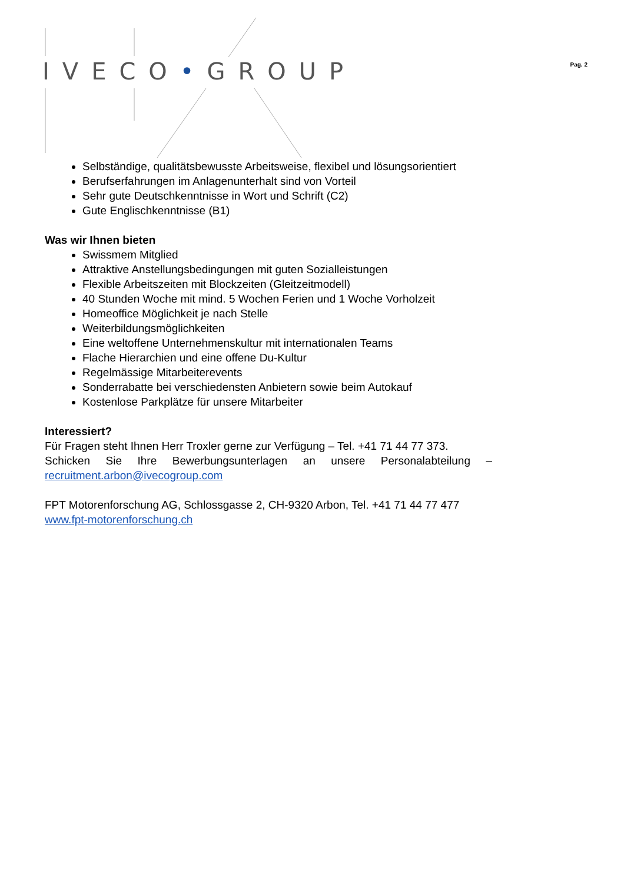IVECO•GROUP Pag. 2
Selbständige, qualitätsbewusste Arbeitsweise, flexibel und lösungsorientiert
Berufserfahrungen im Anlagenunterhalt sind von Vorteil
Sehr gute Deutschkenntnisse in Wort und Schrift (C2)
Gute Englischkenntnisse (B1)
Was wir Ihnen bieten
Swissmem Mitglied
Attraktive Anstellungsbedingungen mit guten Sozialleistungen
Flexible Arbeitszeiten mit Blockzeiten (Gleitzeitmodell)
40 Stunden Woche mit mind. 5 Wochen Ferien und 1 Woche Vorholzeit
Homeoffice Möglichkeit je nach Stelle
Weiterbildungsmöglichkeiten
Eine weltoffene Unternehmenskultur mit internationalen Teams
Flache Hierarchien und eine offene Du-Kultur
Regelmässige Mitarbeiterevents
Sonderrabatte bei verschiedensten Anbietern sowie beim Autokauf
Kostenlose Parkplätze für unsere Mitarbeiter
Interessiert?
Für Fragen steht Ihnen Herr Troxler gerne zur Verfügung – Tel. +41 71 44 77 373.
Schicken Sie Ihre Bewerbungsunterlagen an unsere Personalabteilung –
recruitment.arbon@ivecogroup.com
FPT Motorenforschung AG, Schlossgasse 2, CH-9320 Arbon, Tel. +41 71 44 77 477
www.fpt-motorenforschung.ch